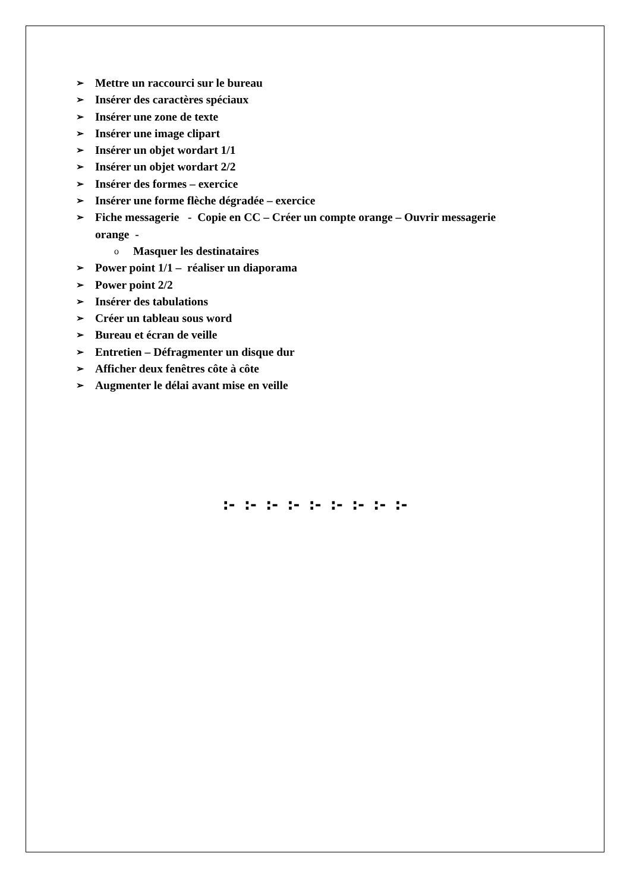➢ Mettre un raccourci sur le bureau
➢ Insérer des caractères spéciaux
➢ Insérer une zone de texte
➢ Insérer une image clipart
➢ Insérer un objet wordart 1/1
➢ Insérer un objet wordart 2/2
➢ Insérer des formes – exercice
➢ Insérer une forme flèche dégradée – exercice
➢ Fiche messagerie - Copie en CC – Créer un compte orange – Ouvrir messagerie
orange -
o Masquer les destinataires
➢ Power point 1/1 – réaliser un diaporama
➢ Power point 2/2
➢ Insérer des tabulations
➢ Créer un tableau sous word
➢ Bureau et écran de veille
➢ Entretien – Défragmenter un disque dur
➢ Afficher deux fenêtres côte à côte
➢ Augmenter le délai avant mise en veille
:- :- :- :- :- :- :- :- :-